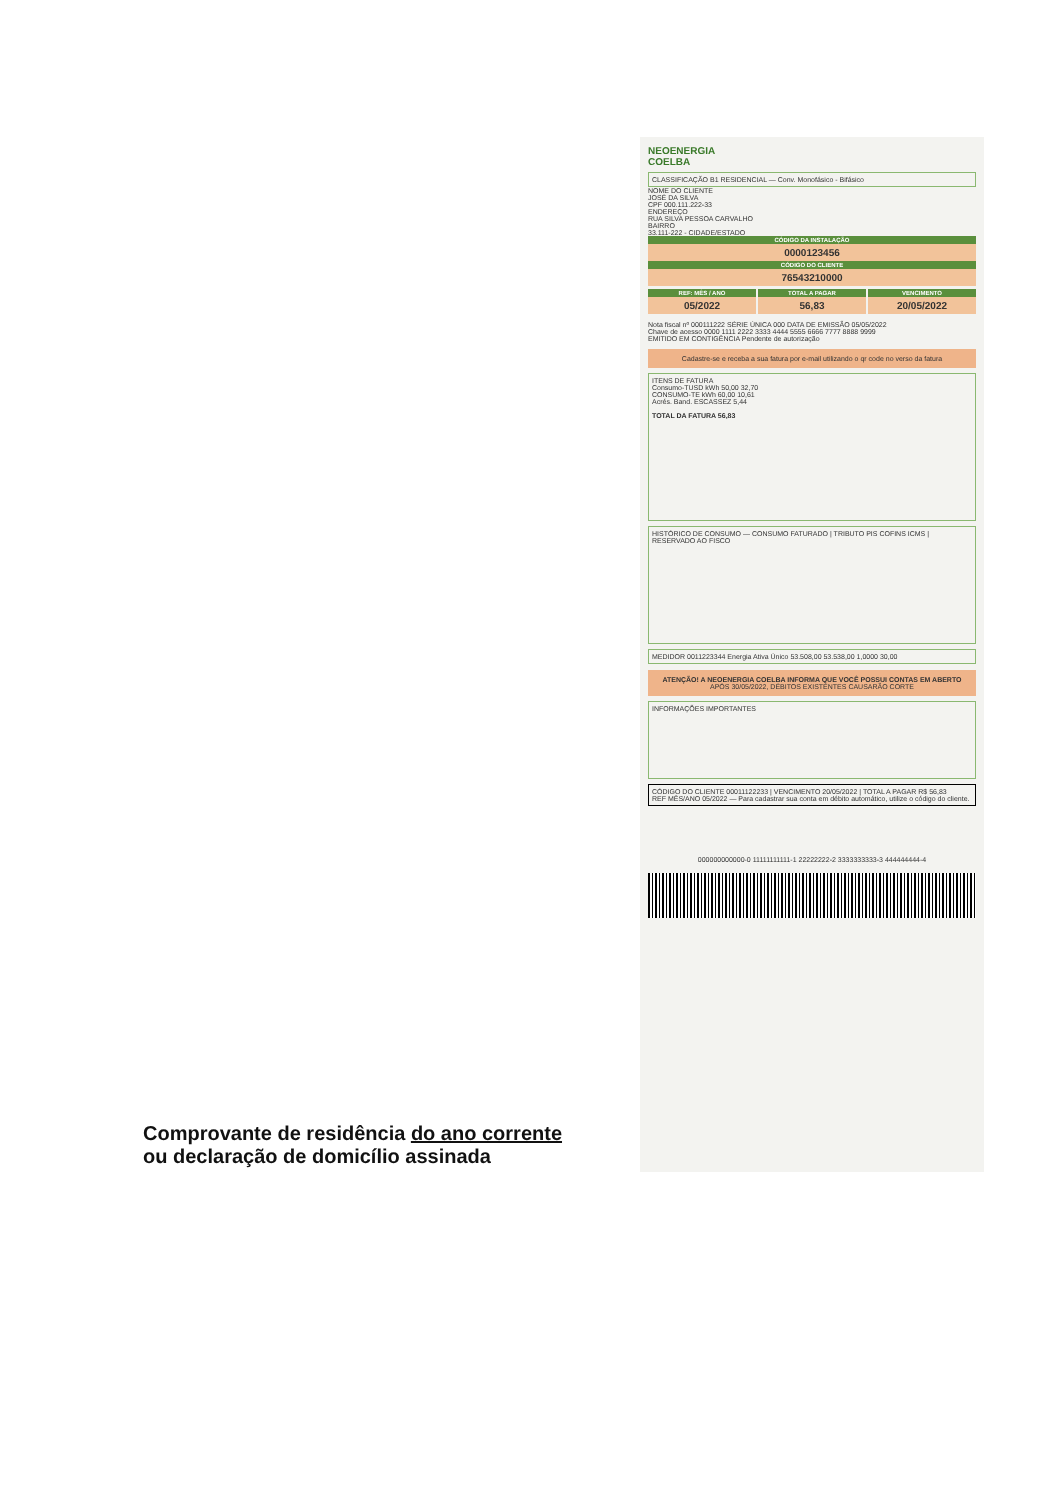NEOENERGIA
COELBA
CLASSIFICAÇÃO B1 RESIDENCIAL — Conv. Monofásico - Bifásico
NOME DO CLIENTE
JOSÉ DA SILVA
CPF 000.111.222-33
ENDEREÇO
RUA SILVA PESSOA CARVALHO
BAIRRO
33.111-222 - CIDADE/ESTADO
CÓDIGO DA INSTALAÇÃO
0000123456
CÓDIGO DO CLIENTE
76543210000
REF: MÊS / ANO
05/2022
TOTAL A PAGAR
56,83
VENCIMENTO
20/05/2022
Nota fiscal nº 000111222 SÉRIE ÚNICA 000 DATA DE EMISSÃO 05/05/2022
Chave de acesso 0000 1111 2222 3333 4444 5555 6666 7777 8888 9999
EMITIDO EM CONTIGÊNCIA Pendente de autorização
Cadastre-se e receba a sua fatura por e-mail utilizando o qr code no verso da fatura
ITENS DE FATURA
Consumo-TUSD kWh 50,00 32,70
CONSUMO-TE kWh 60,00 10,61
Acrés. Band. ESCASSEZ 5,44
TOTAL DA FATURA 56,83
HISTÓRICO DE CONSUMO — CONSUMO FATURADO | TRIBUTO PIS COFINS ICMS | RESERVADO AO FISCO
MEDIDOR 0011223344 Energia Ativa Único 53.508,00 53.538,00 1,0000 30,00
ATENÇÃO! A NEOENERGIA COELBA INFORMA QUE VOCÊ POSSUI CONTAS EM ABERTO
APÓS 30/05/2022, DÉBITOS EXISTENTES CAUSARÃO CORTE
INFORMAÇÕES IMPORTANTES
CÓDIGO DO CLIENTE 00011122233 | VENCIMENTO 20/05/2022 | TOTAL A PAGAR R$ 56,83
REF MÊS/ANO 05/2022 — Para cadastrar sua conta em débito automático, utilize o código do cliente.
000000000000-0 11111111111-1 22222222-2 3333333333-3 444444444-4
Comprovante de residência do ano corrente
ou declaração de domicílio assinada